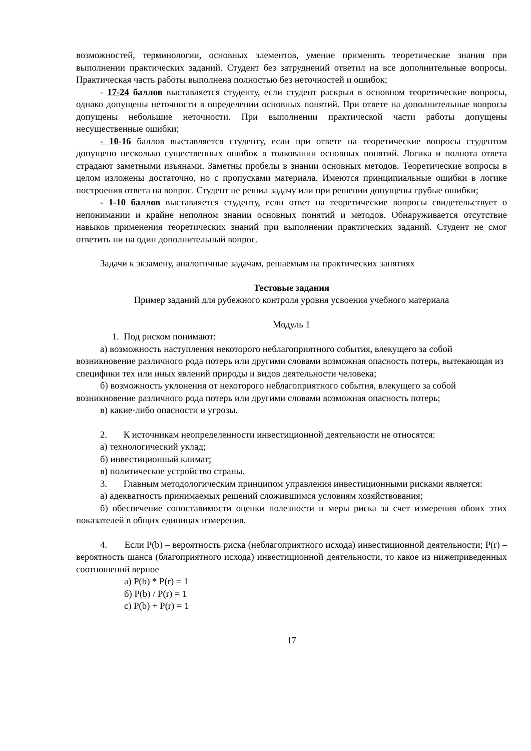возможностей, терминологии, основных элементов, умение применять теоретические знания при выполнении практических заданий. Студент без затруднений ответил на все дополнительные вопросы. Практическая часть работы выполнена полностью без неточностей и ошибок;
- 17-24 баллов выставляется студенту, если студент раскрыл в основном теоретические вопросы, однако допущены неточности в определении основных понятий. При ответе на дополнительные вопросы допущены небольшие неточности. При выполнении практической части работы допущены несущественные ошибки;
- 10-16 баллов выставляется студенту, если при ответе на теоретические вопросы студентом допущено несколько существенных ошибок в толковании основных понятий. Логика и полнота ответа страдают заметными изъянами. Заметны пробелы в знании основных методов. Теоретические вопросы в целом изложены достаточно, но с пропусками материала. Имеются принципиальные ошибки в логике построения ответа на вопрос. Студент не решил задачу или при решении допущены грубые ошибки;
- 1-10 баллов выставляется студенту, если ответ на теоретические вопросы свидетельствует о непонимании и крайне неполном знании основных понятий и методов. Обнаруживается отсутствие навыков применения теоретических знаний при выполнении практических заданий. Студент не смог ответить ни на один дополнительный вопрос.
Задачи к экзамену, аналогичные задачам, решаемым на практических занятиях
Тестовые задания
Пример заданий для рубежного контроля уровня усвоения учебного материала
Модуль 1
1. Под риском понимают:
а) возможность наступления некоторого неблагоприятного события, влекущего за собой возникновение различного рода потерь или другими словами возможная опасность потерь, вытекающая из специфики тех или иных явлений природы и видов деятельности человека;
б) возможность уклонения от некоторого неблагоприятного события, влекущего за собой возникновение различного рода потерь или другими словами возможная опасность потерь;
в) какие-либо опасности и угрозы.
2. К источникам неопределенности инвестиционной деятельности не относятся:
а) технологический уклад;
б) инвестиционный климат;
в) политическое устройство страны.
3. Главным методологическим принципом управления инвестиционными рисками является:
а) адекватность принимаемых решений сложившимся условиям хозяйствования;
б) обеспечение сопоставимости оценки полезности и меры риска за счет измерения обоих этих показателей в общих единицах измерения.
4. Если P(b) – вероятность риска (неблагоприятного исхода) инвестиционной деятельности; P(r) – вероятность шанса (благоприятного исхода) инвестиционной деятельности, то какое из нижеприведенных соотношений верное
а) P(b) * P(r) = 1
б) P(b) / P(r) = 1
с) P(b) + P(r) = 1
17